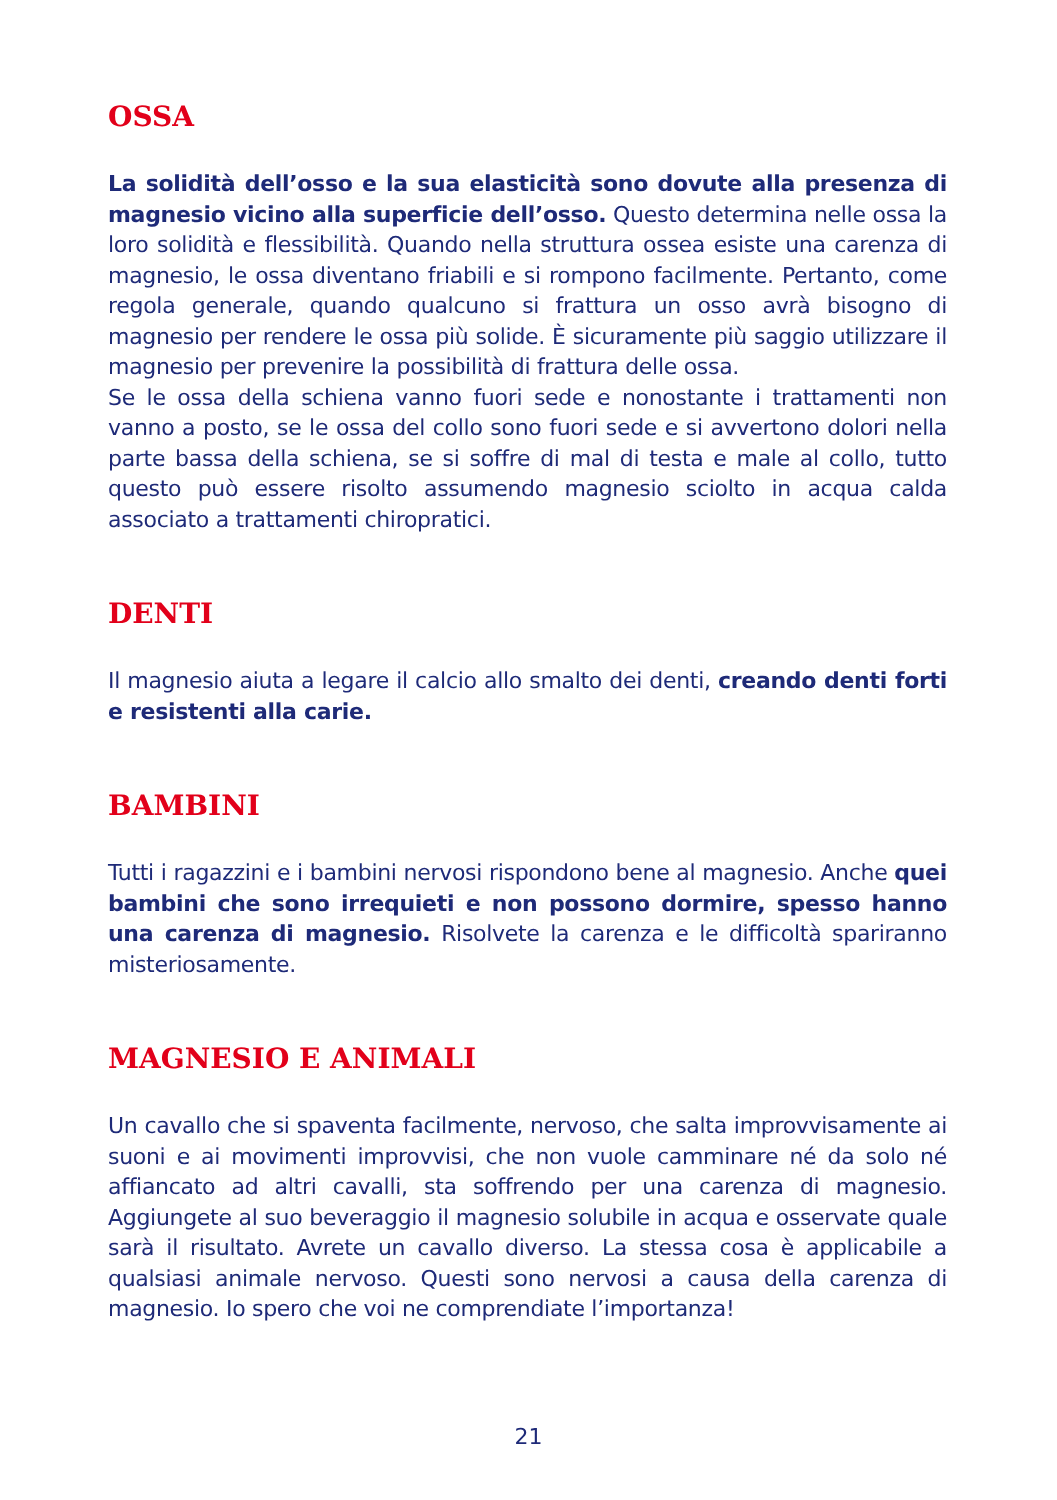OSSA
La solidità dell’osso e la sua elasticità sono dovute alla presenza di magnesio vicino alla superficie dell’osso. Questo determina nelle ossa la loro solidità e flessibilità. Quando nella struttura ossea esiste una carenza di magnesio, le ossa diventano friabili e si rompono facilmente. Pertanto, come regola generale, quando qualcuno si frattura un osso avrà bisogno di magnesio per rendere le ossa più solide. È sicuramente più saggio utilizzare il magnesio per prevenire la possibilità di frattura delle ossa.
Se le ossa della schiena vanno fuori sede e nonostante i trattamenti non vanno a posto, se le ossa del collo sono fuori sede e si avvertono dolori nella parte bassa della schiena, se si soffre di mal di testa e male al collo, tutto questo può essere risolto assumendo magnesio sciolto in acqua calda associato a trattamenti chiropratici.
DENTI
Il magnesio aiuta a legare il calcio allo smalto dei denti, creando denti forti e resistenti alla carie.
BAMBINI
Tutti i ragazzini e i bambini nervosi rispondono bene al magnesio. Anche quei bambini che sono irrequieti e non possono dormire, spesso hanno una carenza di magnesio. Risolvete la carenza e le difficoltà spariranno misteriosamente.
MAGNESIO E ANIMALI
Un cavallo che si spaventa facilmente, nervoso, che salta improvvisamente ai suoni e ai movimenti improvvisi, che non vuole camminare né da solo né affiancato ad altri cavalli, sta soffrendo per una carenza di magnesio. Aggiungete al suo beveraggio il magnesio solubile in acqua e osservate quale sarà il risultato. Avrete un cavallo diverso. La stessa cosa è applicabile a qualsiasi animale nervoso. Questi sono nervosi a causa della carenza di magnesio. Io spero che voi ne comprendiate l’importanza!
21